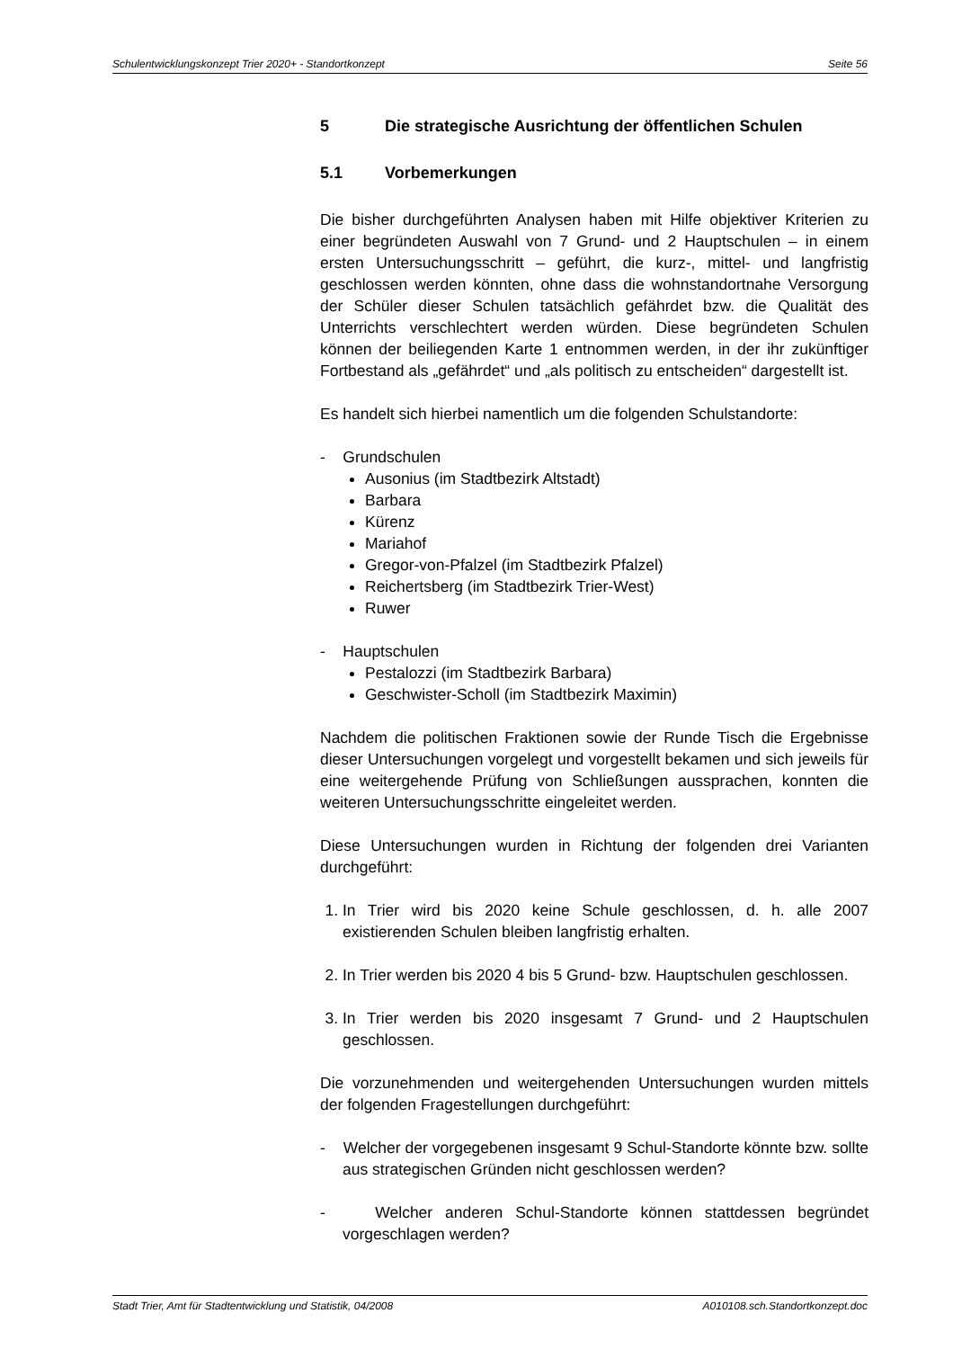Schulentwicklungskonzept Trier 2020+ - Standortkonzept Seite 56
5 Die strategische Ausrichtung der öffentlichen Schulen
5.1 Vorbemerkungen
Die bisher durchgeführten Analysen haben mit Hilfe objektiver Kriterien zu einer begründeten Auswahl von 7 Grund- und 2 Hauptschulen – in einem ersten Untersuchungsschritt – geführt, die kurz-, mittel- und langfristig geschlossen werden könnten, ohne dass die wohnstandortnahe Versorgung der Schüler dieser Schulen tatsächlich gefährdet bzw. die Qualität des Unterrichts verschlechtert werden würden. Diese begründeten Schulen können der beiliegenden Karte 1 entnommen werden, in der ihr zukünftiger Fortbestand als „gefährdet“ und „als politisch zu entscheiden“ dargestellt ist.
Es handelt sich hierbei namentlich um die folgenden Schulstandorte:
- Grundschulen
Ausonius (im Stadtbezirk Altstadt)
Barbara
Kürenz
Mariahof
Gregor-von-Pfalzel (im Stadtbezirk Pfalzel)
Reichertsberg (im Stadtbezirk Trier-West)
Ruwer
- Hauptschulen
Pestalozzi (im Stadtbezirk Barbara)
Geschwister-Scholl (im Stadtbezirk Maximin)
Nachdem die politischen Fraktionen sowie der Runde Tisch die Ergebnisse dieser Untersuchungen vorgelegt und vorgestellt bekamen und sich jeweils für eine weitergehende Prüfung von Schließungen aussprachen, konnten die weiteren Untersuchungsschritte eingeleitet werden.
Diese Untersuchungen wurden in Richtung der folgenden drei Varianten durchgeführt:
1. In Trier wird bis 2020 keine Schule geschlossen, d. h. alle 2007 existierenden Schulen bleiben langfristig erhalten.
2. In Trier werden bis 2020 4 bis 5 Grund- bzw. Hauptschulen geschlossen.
3. In Trier werden bis 2020 insgesamt 7 Grund- und 2 Hauptschulen geschlossen.
Die vorzunehmenden und weitergehenden Untersuchungen wurden mittels der folgenden Fragestellungen durchgeführt:
- Welcher der vorgegebenen insgesamt 9 Schul-Standorte könnte bzw. sollte aus strategischen Gründen nicht geschlossen werden?
- Welcher anderen Schul-Standorte können stattdessen begründet vorgeschlagen werden?
Stadt Trier, Amt für Stadtentwicklung und Statistik, 04/2008 A010108.sch.Standortkonzept.doc